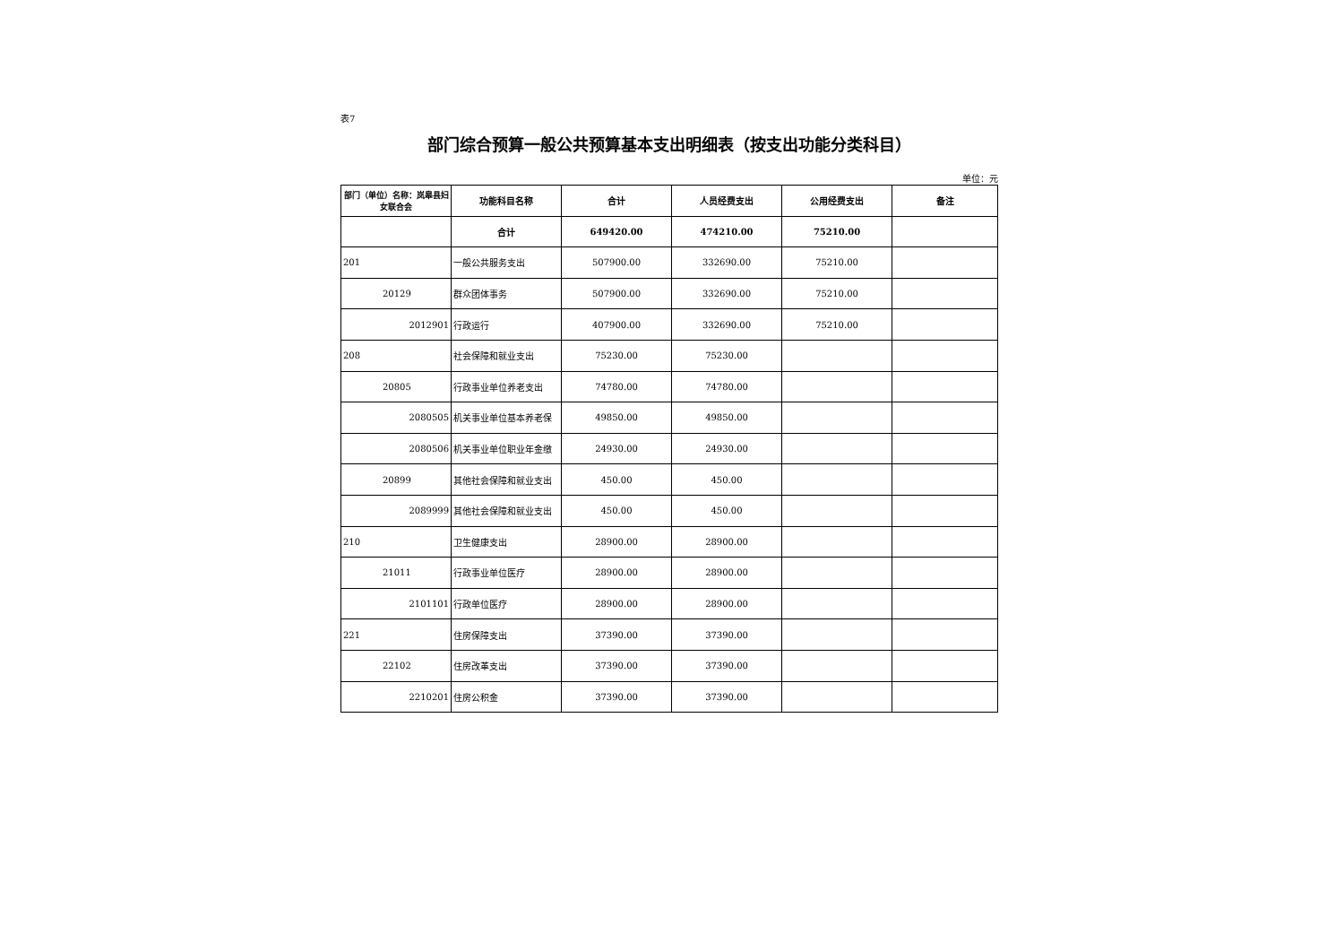表7
部门综合预算一般公共预算基本支出明细表（按支出功能分类科目）
单位：元
| 部门（单位）名称：岚皋县妇女联合会 | 功能科目名称 | 合计 | 人员经费支出 | 公用经费支出 | 备注 |
| --- | --- | --- | --- | --- | --- |
| | 合计 | 649420.00 | 474210.00 | 75210.00 | |
| 201 | 一般公共服务支出 | 507900.00 | 332690.00 | 75210.00 | |
| 20129 | 群众团体事务 | 507900.00 | 332690.00 | 75210.00 | |
| 2012901 | 行政运行 | 407900.00 | 332690.00 | 75210.00 | |
| 208 | 社会保障和就业支出 | 75230.00 | 75230.00 | | |
| 20805 | 行政事业单位养老支出 | 74780.00 | 74780.00 | | |
| 2080505 | 机关事业单位基本养老保 | 49850.00 | 49850.00 | | |
| 2080506 | 机关事业单位职业年金缴 | 24930.00 | 24930.00 | | |
| 20899 | 其他社会保障和就业支出 | 450.00 | 450.00 | | |
| 2089999 | 其他社会保障和就业支出 | 450.00 | 450.00 | | |
| 210 | 卫生健康支出 | 28900.00 | 28900.00 | | |
| 21011 | 行政事业单位医疗 | 28900.00 | 28900.00 | | |
| 2101101 | 行政单位医疗 | 28900.00 | 28900.00 | | |
| 221 | 住房保障支出 | 37390.00 | 37390.00 | | |
| 22102 | 住房改革支出 | 37390.00 | 37390.00 | | |
| 2210201 | 住房公积金 | 37390.00 | 37390.00 | | |